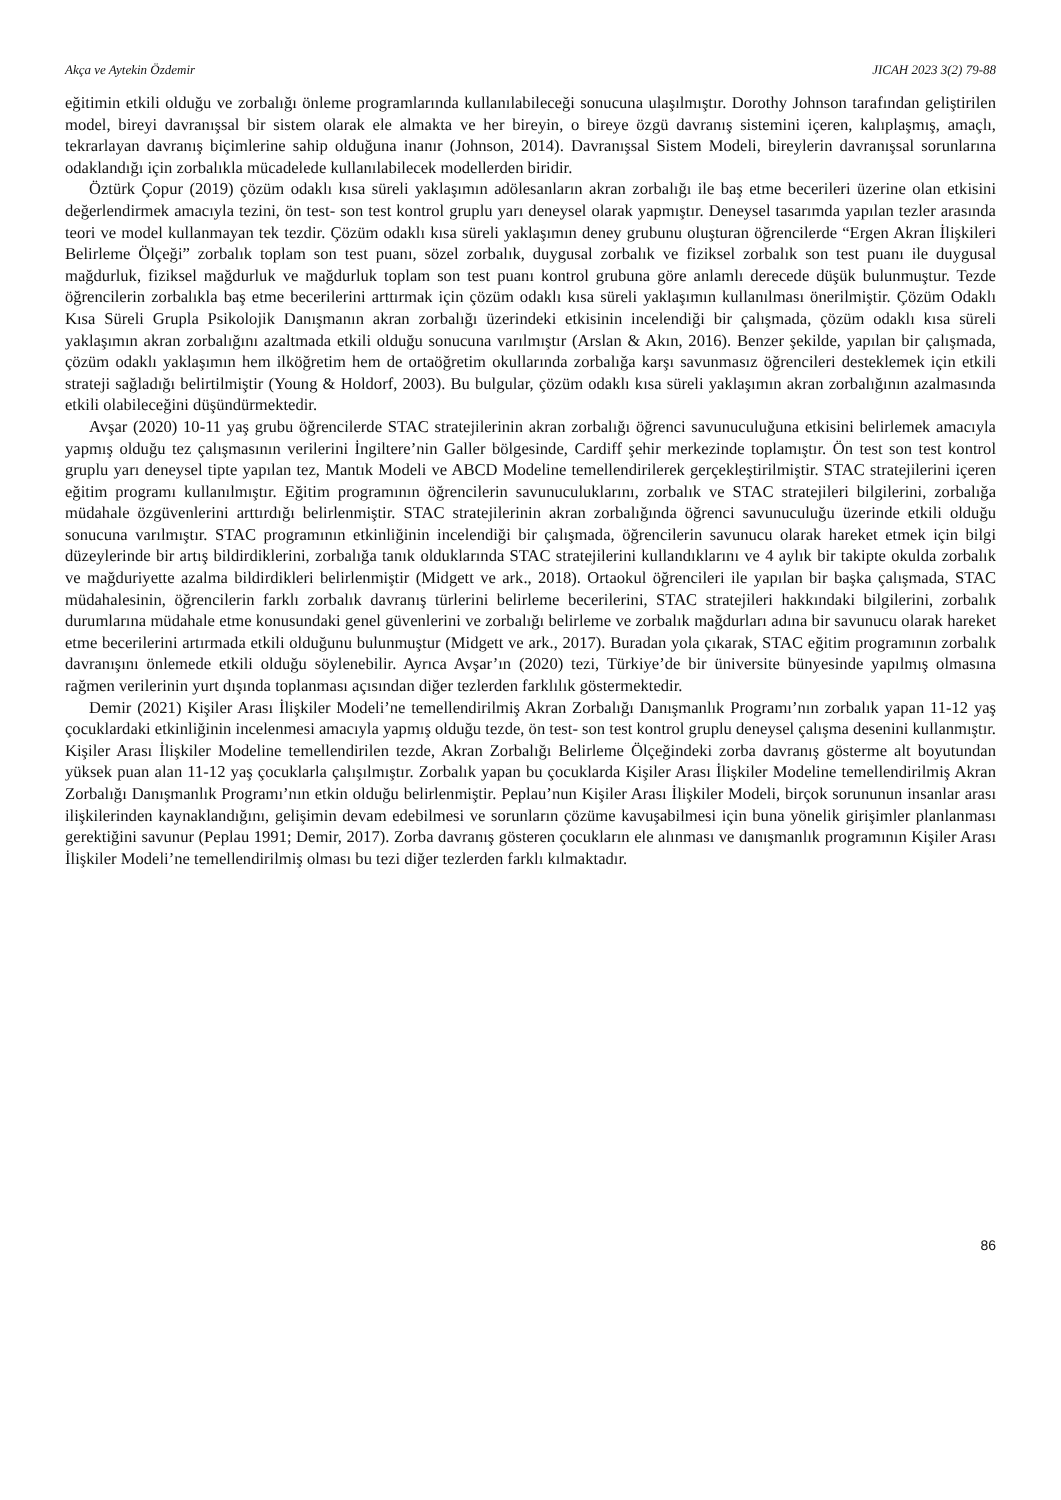Akça ve Aytekin Özdemir JICAH 2023 3(2) 79-88
eğitimin etkili olduğu ve zorbalığı önleme programlarında kullanılabileceği sonucuna ulaşılmıştır. Dorothy Johnson tarafından geliştirilen model, bireyi davranışsal bir sistem olarak ele almakta ve her bireyin, o bireye özgü davranış sistemini içeren, kalıplaşmış, amaçlı, tekrarlayan davranış biçimlerine sahip olduğuna inanır (Johnson, 2014). Davranışsal Sistem Modeli, bireylerin davranışsal sorunlarına odaklandığı için zorbalıkla mücadelede kullanılabilecek modellerden biridir.
Öztürk Çopur (2019) çözüm odaklı kısa süreli yaklaşımın adölesanların akran zorbalığı ile baş etme becerileri üzerine olan etkisini değerlendirmek amacıyla tezini, ön test- son test kontrol gruplu yarı deneysel olarak yapmıştır. Deneysel tasarımda yapılan tezler arasında teori ve model kullanmayan tek tezdir. Çözüm odaklı kısa süreli yaklaşımın deney grubunu oluşturan öğrencilerde “Ergen Akran İlişkileri Belirleme Ölçeği” zorbalık toplam son test puanı, sözel zorbalık, duygusal zorbalık ve fiziksel zorbalık son test puanı ile duygusal mağdurluk, fiziksel mağdurluk ve mağdurluk toplam son test puanı kontrol grubuna göre anlamlı derecede düşük bulunmuştur. Tezde öğrencilerin zorbalıkla baş etme becerilerini arttırmak için çözüm odaklı kısa süreli yaklaşımın kullanılması önerilmiştir. Çözüm Odaklı Kısa Süreli Grupla Psikolojik Danışmanın akran zorbalığı üzerindeki etkisinin incelendiği bir çalışmada, çözüm odaklı kısa süreli yaklaşımın akran zorbalığını azaltmada etkili olduğu sonucuna varılmıştır (Arslan & Akın, 2016). Benzer şekilde, yapılan bir çalışmada, çözüm odaklı yaklaşımın hem ilköğretim hem de ortaöğretim okullarında zorbalığa karşı savunmasız öğrencileri desteklemek için etkili strateji sağladığı belirtilmiştir (Young & Holdorf, 2003). Bu bulgular, çözüm odaklı kısa süreli yaklaşımın akran zorbalığının azalmasında etkili olabileceğini düşündürmektedir.
Avşar (2020) 10-11 yaş grubu öğrencilerde STAC stratejilerinin akran zorbalığı öğrenci savunuculuğuna etkisini belirlemek amacıyla yapmış olduğu tez çalışmasının verilerini İngiltere’nin Galler bölgesinde, Cardiff şehir merkezinde toplamıştır. Ön test son test kontrol gruplu yarı deneysel tipte yapılan tez, Mantık Modeli ve ABCD Modeline temellendirilerek gerçekleştirilmiştir. STAC stratejilerini içeren eğitim programı kullanılmıştır. Eğitim programının öğrencilerin savunuculuklarını, zorbalık ve STAC stratejileri bilgilerini, zorbalığa müdahale özgüvenlerini arttırdığı belirlenmiştir. STAC stratejilerinin akran zorbalığında öğrenci savunuculuğu üzerinde etkili olduğu sonucuna varılmıştır. STAC programının etkinliğinin incelendiği bir çalışmada, öğrencilerin savunucu olarak hareket etmek için bilgi düzeylerinde bir artış bildirdiklerini, zorbalığa tanık olduklarında STAC stratejilerini kullandıklarını ve 4 aylık bir takipte okulda zorbalık ve mağduriyette azalma bildirdikleri belirlenmiştir (Midgett ve ark., 2018). Ortaokul öğrencileri ile yapılan bir başka çalışmada, STAC müdahalesinin, öğrencilerin farklı zorbalık davranış türlerini belirleme becerilerini, STAC stratejileri hakkındaki bilgilerini, zorbalık durumlarına müdahale etme konusundaki genel güvenlerini ve zorbalığı belirleme ve zorbalık mağdurları adına bir savunucu olarak hareket etme becerilerini artırmada etkili olduğunu bulunmuştur (Midgett ve ark., 2017). Buradan yola çıkarak, STAC eğitim programının zorbalık davranışını önlemede etkili olduğu söylenebilir. Ayrıca Avşar’ın (2020) tezi, Türkiye’de bir üniversite bünyesinde yapılmış olmasına rağmen verilerinin yurt dışında toplanması açısından diğer tezlerden farklılık göstermektedir.
Demir (2021) Kişiler Arası İlişkiler Modeli’ne temellendirilmiş Akran Zorbalığı Danışmanlık Programı’nın zorbalık yapan 11-12 yaş çocuklardaki etkinliğinin incelenmesi amacıyla yapmış olduğu tezde, ön test- son test kontrol gruplu deneysel çalışma desenini kullanmıştır. Kişiler Arası İlişkiler Modeline temellendirilen tezde, Akran Zorbalığı Belirleme Ölçeğindeki zorba davranış gösterme alt boyutundan yüksek puan alan 11-12 yaş çocuklarla çalışılmıştır. Zorbalık yapan bu çocuklarda Kişiler Arası İlişkiler Modeline temellendirilmiş Akran Zorbalığı Danışmanlık Programı’nın etkin olduğu belirlenmiştir. Peplau’nun Kişiler Arası İlişkiler Modeli, birçok sorununun insanlar arası ilişkilerinden kaynaklandığını, gelişimin devam edebilmesi ve sorunların çözüme kavuşabilmesi için buna yönelik girişimler planlanması gerektiğini savunur (Peplau 1991; Demir, 2017). Zorba davranış gösteren çocukların ele alınması ve danışmanlık programının Kişiler Arası İlişkiler Modeli’ne temellendirilmiş olması bu tezi diğer tezlerden farklı kılmaktadır.
86